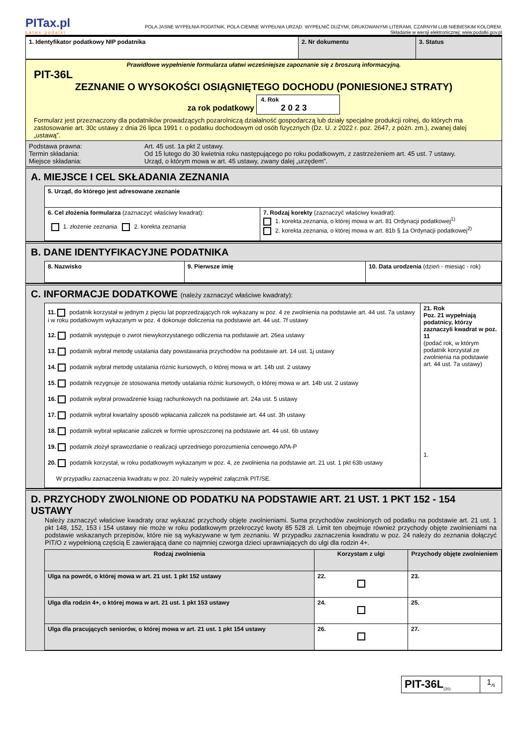PITax.pl
Łatwe podatki
POLA JASNE WYPEŁNIA PODATNIK, POLA CIEMNE WYPEŁNIA URZĄD. WYPEŁNIĆ DUŻYMI, DRUKOWANYMI LITERAMI, CZARNYM LUB NIEBIESKIM KOLOREM.
Składanie w wersji elektronicznej: www.podatki.gov.pl
| 1. Identyfikator podatkowy NIP podatnika | 2. Nr dokumentu | 3. Status |
Prawidłowe wypełnienie formularza ułatwi wcześniejsze zapoznanie się z broszurą informacyjną.
PIT-36L
ZEZNANIE O WYSOKOŚCI OSIĄGNIĘTEGO DOCHODU (PONIESIONEJ STRATY)
za rok podatkowy 4. Rok
2 0 2 3
Formularz jest przeznaczony dla podatników prowadzących pozarolniczą działalność gospodarczą lub działy specjalne produkcji rolnej, do których ma zastosowanie art. 30c ustawy z dnia 26 lipca 1991 r. o podatku dochodowym od osób fizycznych (Dz. U. z 2022 r. poz. 2647, z późn. zm.), zwanej dalej „ustawą”.
| Podstawa prawna: Termin składania: Miejsce składania: | Art. 45 ust. 1a pkt 2 ustawy. Od 15 lutego do 30 kwietnia roku następującego po roku podatkowym, z zastrzeżeniem art. 45 ust. 7 ustawy. Urząd, o którym mowa w art. 45 ustawy, zwany dalej „urzędem”. |
A. MIEJSCE I CEL SKŁADANIA ZEZNANIA
| 5. Urząd, do którego jest adresowane zeznanie | |
| 6. Cel złożenia formularza (zaznaczyć właściwy kwadrat): 1. złożenie zeznania 2. korekta zeznania | 7. Rodzaj korekty (zaznaczyć właściwy kwadrat): 1. korekta zeznania, o której mowa w art. 81 Ordynacji podatkowej<sup>1)</sup> 2. korekta zeznania, o której mowa w art. 81b § 1a Ordynacji podatkowej<sup>2)</sup> |
B. DANE IDENTYFIKACYJNE PODATNIKA
| 8. Nazwisko | 9. Pierwsze imię | 10. Data urodzenia (dzień - miesiąc - rok) |
C. INFORMACJE DODATKOWE (należy zaznaczyć właściwe kwadraty):
| 11. podatnik korzystał w jednym z pięciu lat poprzedzających rok wykazany w poz. 4 ze zwolnienia na podstawie art. 44 ust. 7a ustawy i w roku podatkowym wykazanym w poz. 4 dokonuje doliczenia na podstawie art. 44 ust. 7f ustawy 12. podatnik występuje o zwrot niewykorzystanego odliczenia na podstawie art. 26ea ustawy 13. podatnik wybrał metodę ustalania daty powstawania przychodów na podstawie art. 14 ust. 1j ustawy 14. podatnik wybrał metodę ustalania różnic kursowych, o której mowa w art. 14b ust. 2 ustawy 15. podatnik rezygnuje ze stosowania metody ustalania różnic kursowych, o której mowa w art. 14b ust. 2 ustawy 16. podatnik wybrał prowadzenie ksiąg rachunkowych na podstawie art. 24a ust. 5 ustawy 17. podatnik wybrał kwartalny sposób wpłacania zaliczek na podstawie art. 44 ust. 3h ustawy 18. podatnik wybrał wpłacanie zaliczek w formie uproszczonej na podstawie art. 44 ust. 6b ustawy 19. podatnik złożył sprawozdanie o realizacji uprzedniego porozumienia cenowego APA-P 20. podatnik korzystał, w roku podatkowym wykazanym w poz. 4, ze zwolnienia na podstawie art. 21 ust. 1 pkt 63b ustawy W przypadku zaznaczenia kwadratu w poz. 20 należy wypełnić załącznik PIT/SE. | 21. Rok Poz. 21 wypełniają podatnicy, którzy zaznaczyli kwadrat w poz. 11 (podać rok, w którym podatnik korzystał ze zwolnienia na podstawie art. 44 ust. 7a ustawy) 1. |
D. PRZYCHODY ZWOLNIONE OD PODATKU NA PODSTAWIE ART. 21 UST. 1 PKT 152 - 154 USTAWY
Należy zaznaczyć właściwe kwadraty oraz wykazać przychody objęte zwolnieniami. Suma przychodów zwolnionych od podatku na podstawie art. 21 ust. 1 pkt 148, 152, 153 i 154 ustawy nie może w roku podatkowym przekroczyć kwoty 85 528 zł. Limit ten obejmuje również przychody objęte zwolnieniami na podstawie wskazanych przepisów, które nie są wykazywane w tym zeznaniu. W przypadku zaznaczenia kwadratu w poz. 24 należy do zeznania dołączyć PIT/O z wypełnioną częścią E zawierającą dane co najmniej czworga dzieci uprawniających do ulgi dla rodzin 4+.
| Rodzaj zwolnienia | Korzystam z ulgi | Przychody objęte zwolnieniem |
| --- | --- | --- |
| Ulga na powrót, o której mowa w art. 21 ust. 1 pkt 152 ustawy | 22. | 23. |
| Ulga dla rodzin 4+, o której mowa w art. 21 ust. 1 pkt 153 ustawy | 24. | 25. |
| Ulga dla pracujących seniorów, o której mowa w art. 21 ust. 1 pkt 154 ustawy | 26. | 27. |
| PIT-36L<sub>(20)</sub> | 1<sub>/6</sub> |